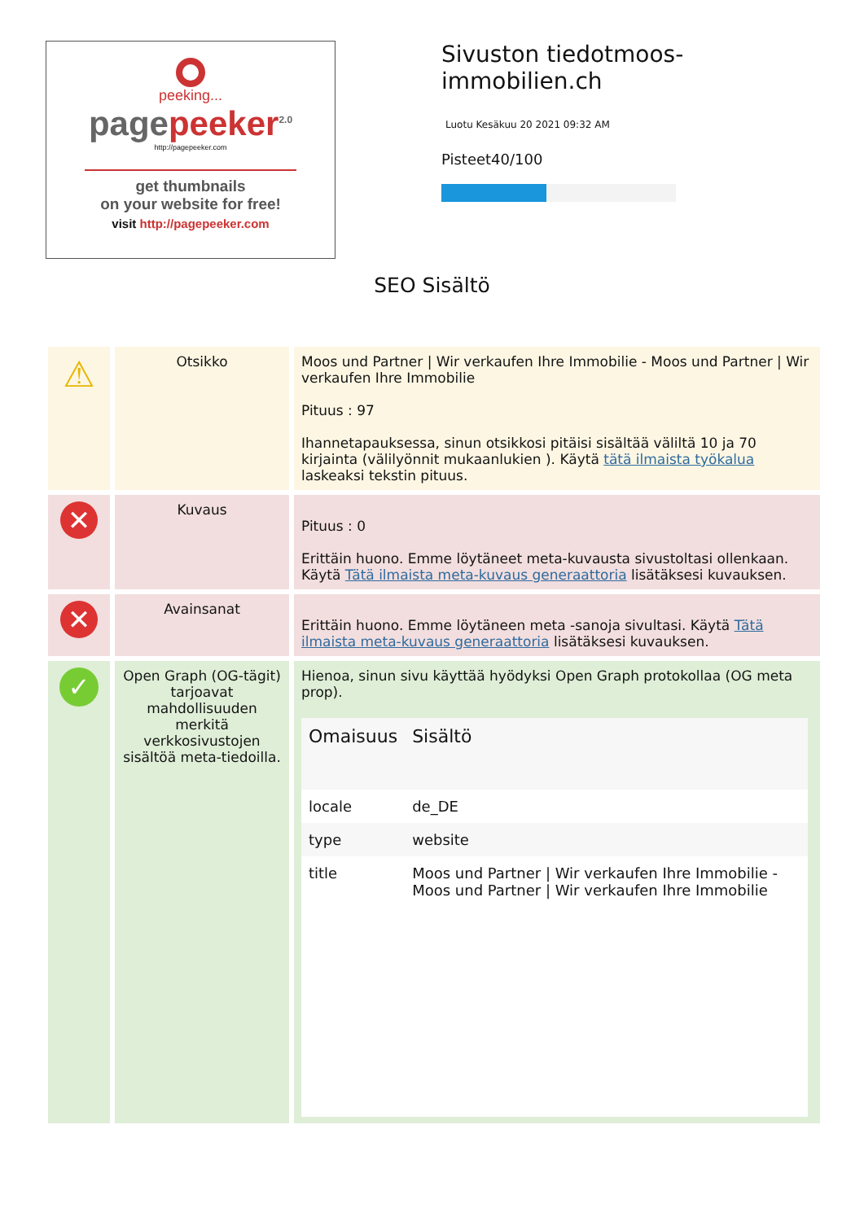peeking...
pagepeeker<sup>2.0</sup>
http://pagepeeker.com
get thumbnails
on your website for free!
visit http://pagepeeker.com
Sivuston tiedotmoos-
immobilien.ch
Luotu Kesäkuu 20 2021 09:32 AM
Pisteet40/100
SEO Sisältö
| ⚠ | Otsikko | Moos und Partner / Wir verkaufen Ihre Immobilie - Moos und Partner / Wir verkaufen Ihre Immobilie Pituus : 97 Ihannetapauksessa, sinun otsikkosi pitäisi sisältää väliltä 10 ja 70 kirjainta (välilyönnit mukaanlukien ). Käytä tätä ilmaista työkalua laskeaksi tekstin pituus. |
| ✕ | Kuvaus | Pituus : 0 Erittäin huono. Emme löytäneet meta-kuvausta sivustoltasi ollenkaan. Käytä Tätä ilmaista meta-kuvaus generaattoria lisätäksesi kuvauksen. |
| ✕ | Avainsanat | Erittäin huono. Emme löytäneen meta -sanoja sivultasi. Käytä Tätä ilmaista meta-kuvaus generaattoria lisätäksesi kuvauksen. |
| ✓ | Open Graph (OG-tägit) tarjoavat mahdollisuuden merkitä verkkosivustojen sisältöä meta-tiedoilla. | Hienoa, sinun sivu käyttää hyödyksi Open Graph protokollaa (OG meta prop). / Omaisuus / Sisältö / / --- / --- / / locale / de_DE / / type / website / / title / Moos und Partner / Wir verkaufen Ihre Immobilie - Moos und Partner / Wir verkaufen Ihre Immobilie / |